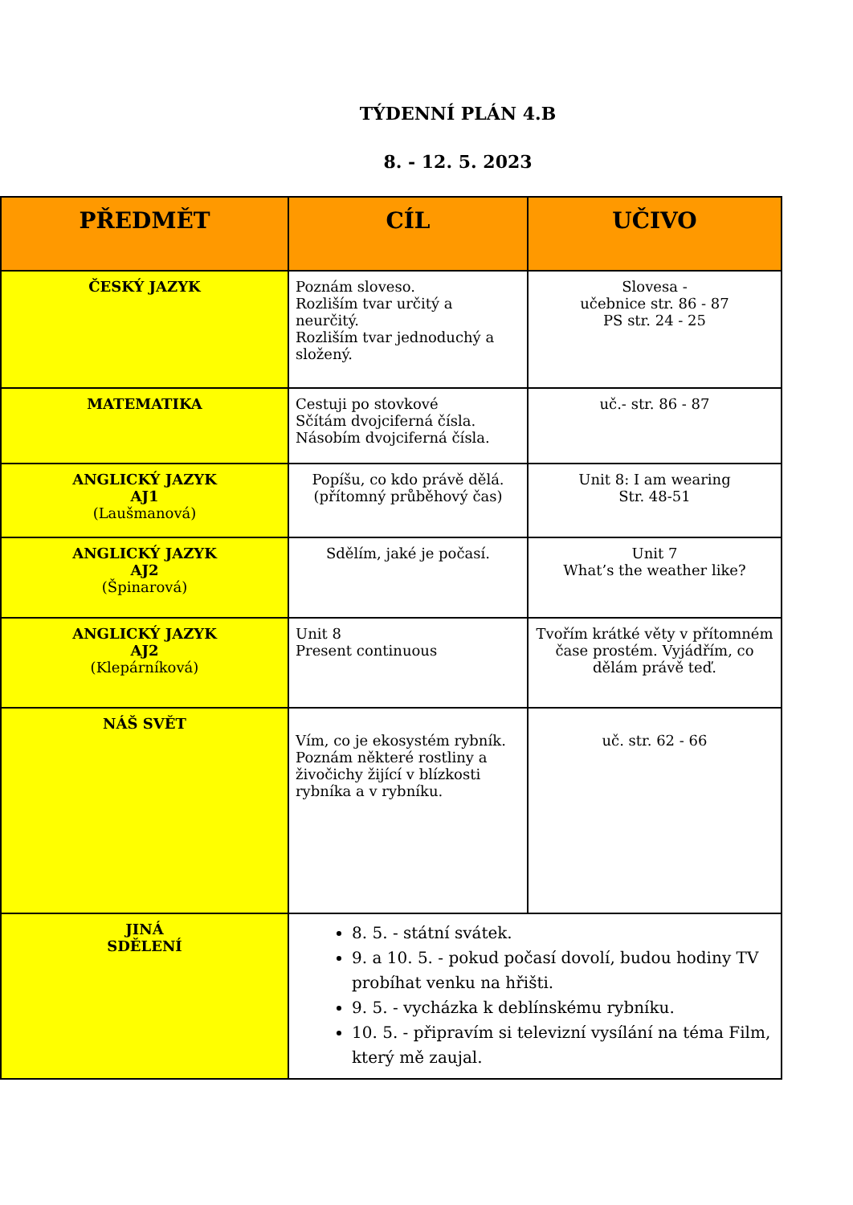TÝDENNÍ PLÁN 4.B
8. - 12. 5. 2023
| PŘEDMĚT | CÍL | UČIVO |
| --- | --- | --- |
| ČESKÝ JAZYK | Poznám sloveso. Rozliším tvar určitý a neurčitý. Rozliším tvar jednoduchý a složený. | Slovesa - učebnice str. 86 - 87 PS str. 24 - 25 |
| MATEMATIKA | Cestuji po stovkové Sčítám dvojciferná čísla. Násobím dvojciferná čísla. | uč.- str. 86 - 87 |
| ANGLICKÝ JAZYK AJ1 (Laušmanová) | Popíšu, co kdo právě dělá. (přítomný průběhový čas) | Unit 8: I am wearing Str. 48-51 |
| ANGLICKÝ JAZYK AJ2 (Špinarová) | Sdělím, jaké je počasí. | Unit 7 What’s the weather like? |
| ANGLICKÝ JAZYK AJ2 (Klepárníková) | Unit 8 Present continuous | Tvořím krátké věty v přítomném čase prostém. Vyjádřím, co dělám právě teď. |
| NÁŠ SVĚT | Vím, co je ekosystém rybník. Poznám některé rostliny a živočichy žijící v blízkosti rybníka a v rybníku. | uč. str. 62 - 66 |
| JINÁ SDĚLENÍ | 8. 5. - státní svátek. 9. a 10. 5. - pokud počasí dovolí, budou hodiny TV probíhat venku na hřišti. 9. 5. - vycházka k deblínskému rybníku. 10. 5. - připravím si televizní vysílání na téma Film, který mě zaujal. | |